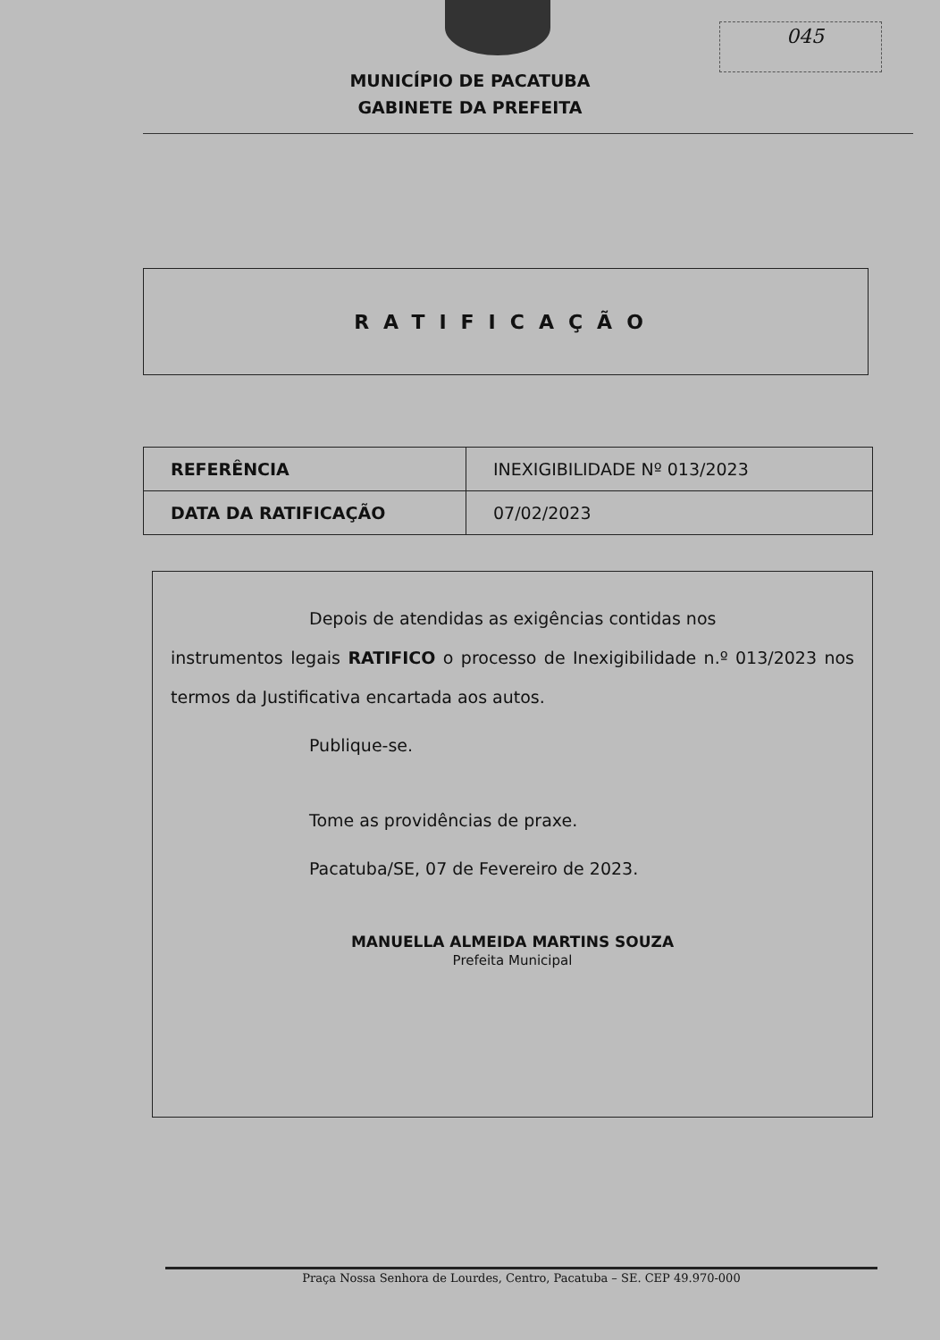045
MUNICÍPIO DE PACATUBA
GABINETE DA PREFEITA
RATIFICAÇÃO
| REFERÊNCIA | INEXIGIBILIDADE Nº 013/2023 |
| DATA DA RATIFICAÇÃO | 07/02/2023 |
Depois de atendidas as exigências contidas nos
instrumentos legais RATIFICO o processo de Inexigibilidade n.º 013/2023 nos termos da Justificativa encartada aos autos.
Publique-se.
Tome as providências de praxe.
Pacatuba/SE, 07 de Fevereiro de 2023.
MANUELLA ALMEIDA MARTINS SOUZA
Prefeita Municipal
Praça Nossa Senhora de Lourdes, Centro, Pacatuba – SE. CEP 49.970-000